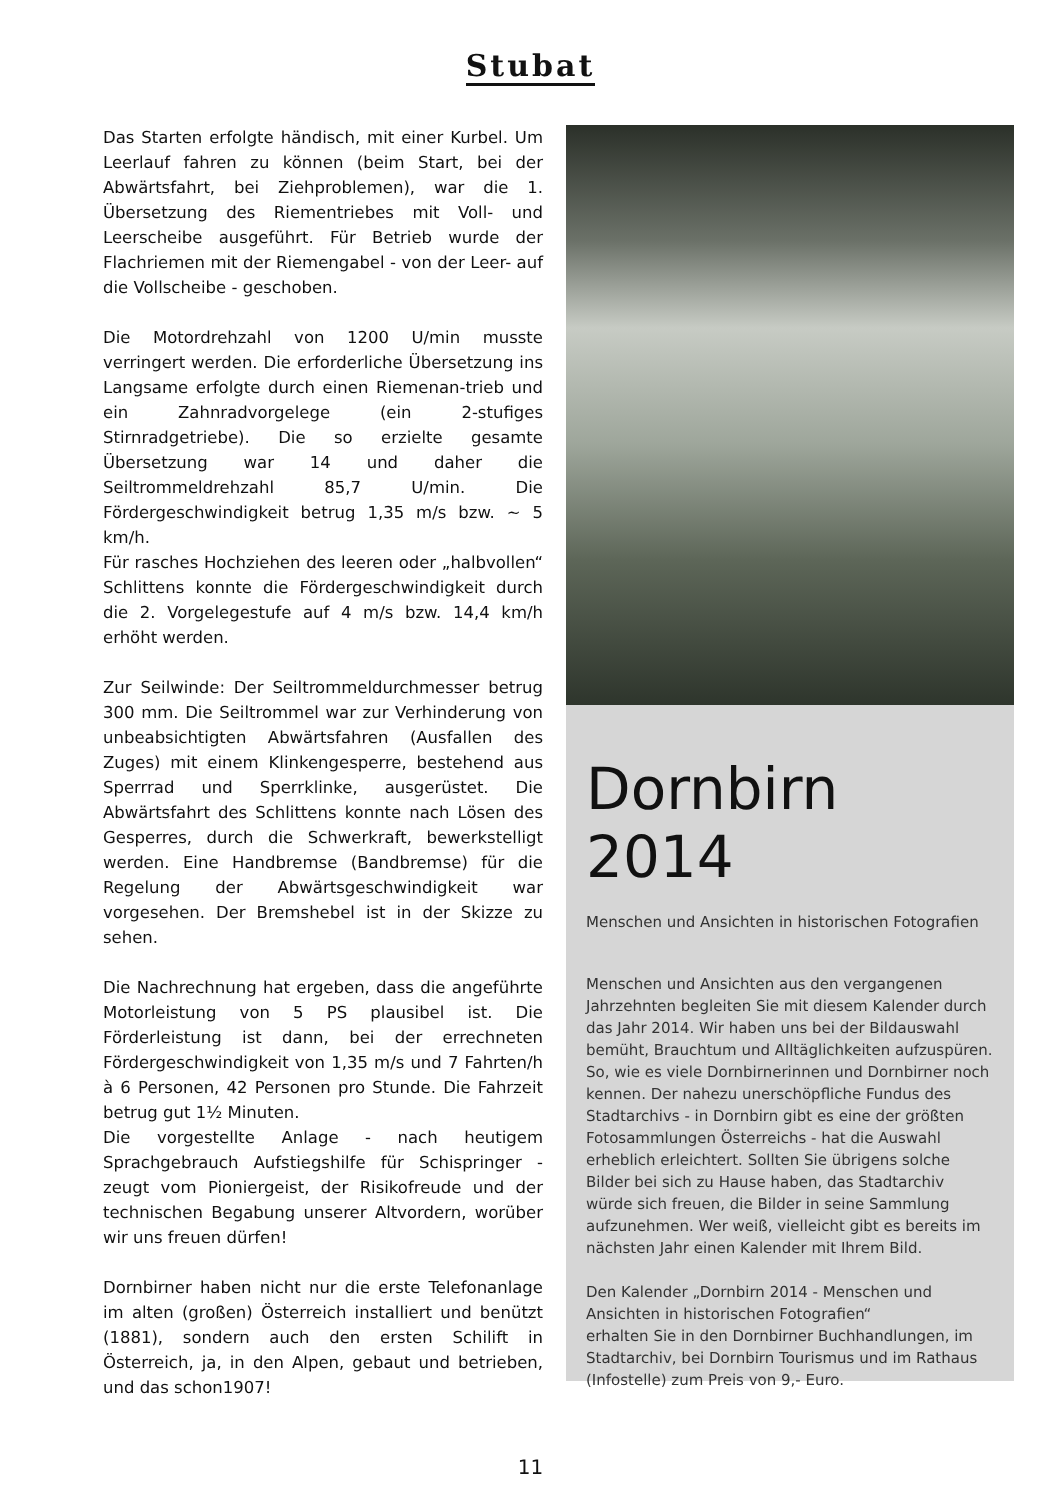Stubat
Das Starten erfolgte händisch, mit einer Kurbel. Um Leerlauf fahren zu können (beim Start, bei der Abwärtsfahrt, bei Ziehproblemen), war die 1. Übersetzung des Riementriebes mit Voll- und Leerscheibe ausgeführt. Für Betrieb wurde der Flachriemen mit der Riemengabel - von der Leer- auf die Vollscheibe - geschoben.
Die Motordrehzahl von 1200 U/min musste verringert werden. Die erforderliche Übersetzung ins Langsame erfolgte durch einen Riemenan-trieb und ein Zahnradvorgelege (ein 2-stufiges Stirnradgetriebe). Die so erzielte gesamte Übersetzung war 14 und daher die Seiltrommeldrehzahl 85,7 U/min. Die Fördergeschwindigkeit betrug 1,35 m/s bzw. ~ 5 km/h.
Für rasches Hochziehen des leeren oder „halbvollen“ Schlittens konnte die Fördergeschwindigkeit durch die 2. Vorgelegestufe auf 4 m/s bzw. 14,4 km/h erhöht werden.
Zur Seilwinde: Der Seiltrommeldurchmesser betrug 300 mm. Die Seiltrommel war zur Verhinderung von unbeabsichtigten Abwärtsfahren (Ausfallen des Zuges) mit einem Klinkengesperre, bestehend aus Sperrrad und Sperrklinke, ausgerüstet. Die Abwärtsfahrt des Schlittens konnte nach Lösen des Gesperres, durch die Schwerkraft, bewerkstelligt werden. Eine Handbremse (Bandbremse) für die Regelung der Abwärtsgeschwindigkeit war vorgesehen. Der Bremshebel ist in der Skizze zu sehen.
Die Nachrechnung hat ergeben, dass die angeführte Motorleistung von 5 PS plausibel ist. Die Förderleistung ist dann, bei der errechneten Fördergeschwindigkeit von 1,35 m/s und 7 Fahrten/h à 6 Personen, 42 Personen pro Stunde. Die Fahrzeit betrug gut 1½ Minuten.
Die vorgestellte Anlage - nach heutigem Sprachgebrauch Aufstiegshilfe für Schispringer - zeugt vom Pioniergeist, der Risikofreude und der technischen Begabung unserer Altvordern, worüber wir uns freuen dürfen!
Dornbirner haben nicht nur die erste Telefonanlage im alten (großen) Österreich installiert und benützt (1881), sondern auch den ersten Schilift in Österreich, ja, in den Alpen, gebaut und betrieben, und das schon1907!
Dornbirn 2014
Menschen und Ansichten in historischen Fotografien
Menschen und Ansichten aus den vergangenen Jahrzehnten begleiten Sie mit diesem Kalender durch das Jahr 2014. Wir haben uns bei der Bildauswahl bemüht, Brauchtum und Alltäglichkeiten aufzuspüren. So, wie es viele Dornbirnerinnen und Dornbirner noch kennen. Der nahezu unerschöpfliche Fundus des Stadtarchivs - in Dornbirn gibt es eine der größten Fotosammlungen Österreichs - hat die Auswahl erheblich erleichtert. Sollten Sie übrigens solche Bilder bei sich zu Hause haben, das Stadtarchiv würde sich freuen, die Bilder in seine Sammlung aufzunehmen. Wer weiß, vielleicht gibt es bereits im nächsten Jahr einen Kalender mit Ihrem Bild.
Den Kalender „Dornbirn 2014 - Menschen und Ansichten in historischen Fotografien“
erhalten Sie in den Dornbirner Buchhandlungen, im Stadtarchiv, bei Dornbirn Tourismus und im Rathaus (Infostelle) zum Preis von 9,- Euro.
11